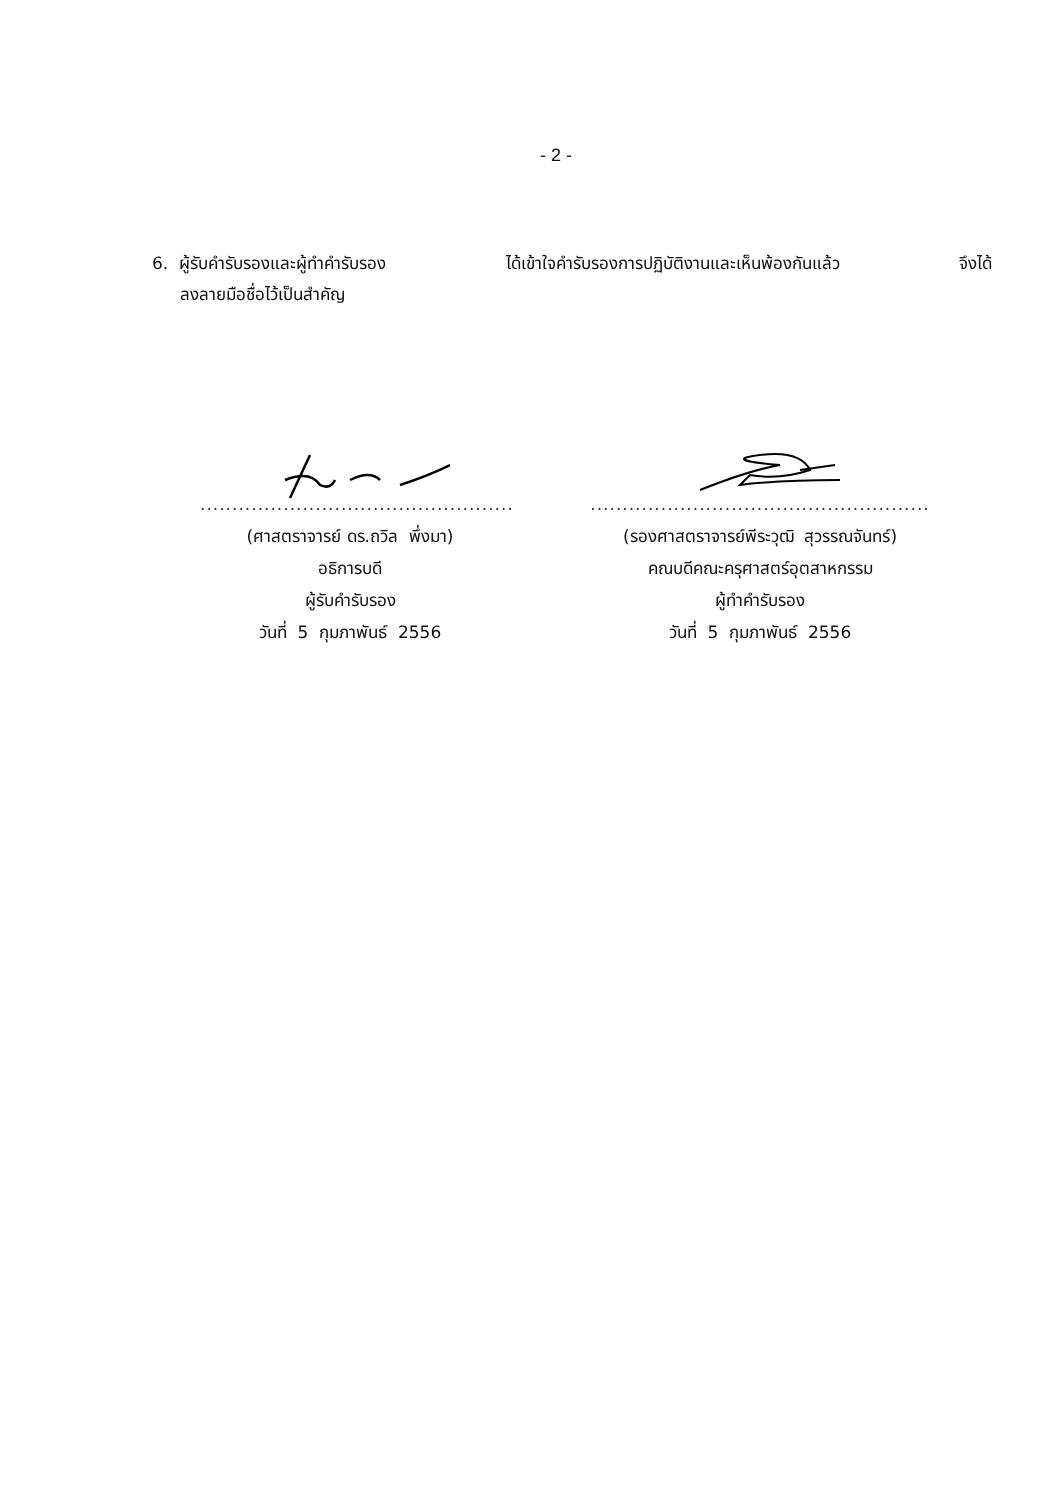- 2 -
6. ผู้รับคำรับรองและผู้ทำคำรับรอง ได้เข้าใจคำรับรองการปฏิบัติงานและเห็นพ้องกันแล้ว จึงได้
ลงลายมือชื่อไว้เป็นสำคัญ
.................................................
(ศาสตราจารย์ ดร.ถวิล พึ่งมา)
อธิการบดี
ผู้รับคำรับรอง
วันที่ 5 กุมภาพันธ์ 2556
.....................................................
(รองศาสตราจารย์พีระวุฒิ สุวรรณจันทร์)
คณบดีคณะครุศาสตร์อุตสาหกรรม
ผู้ทำคำรับรอง
วันที่ 5 กุมภาพันธ์ 2556